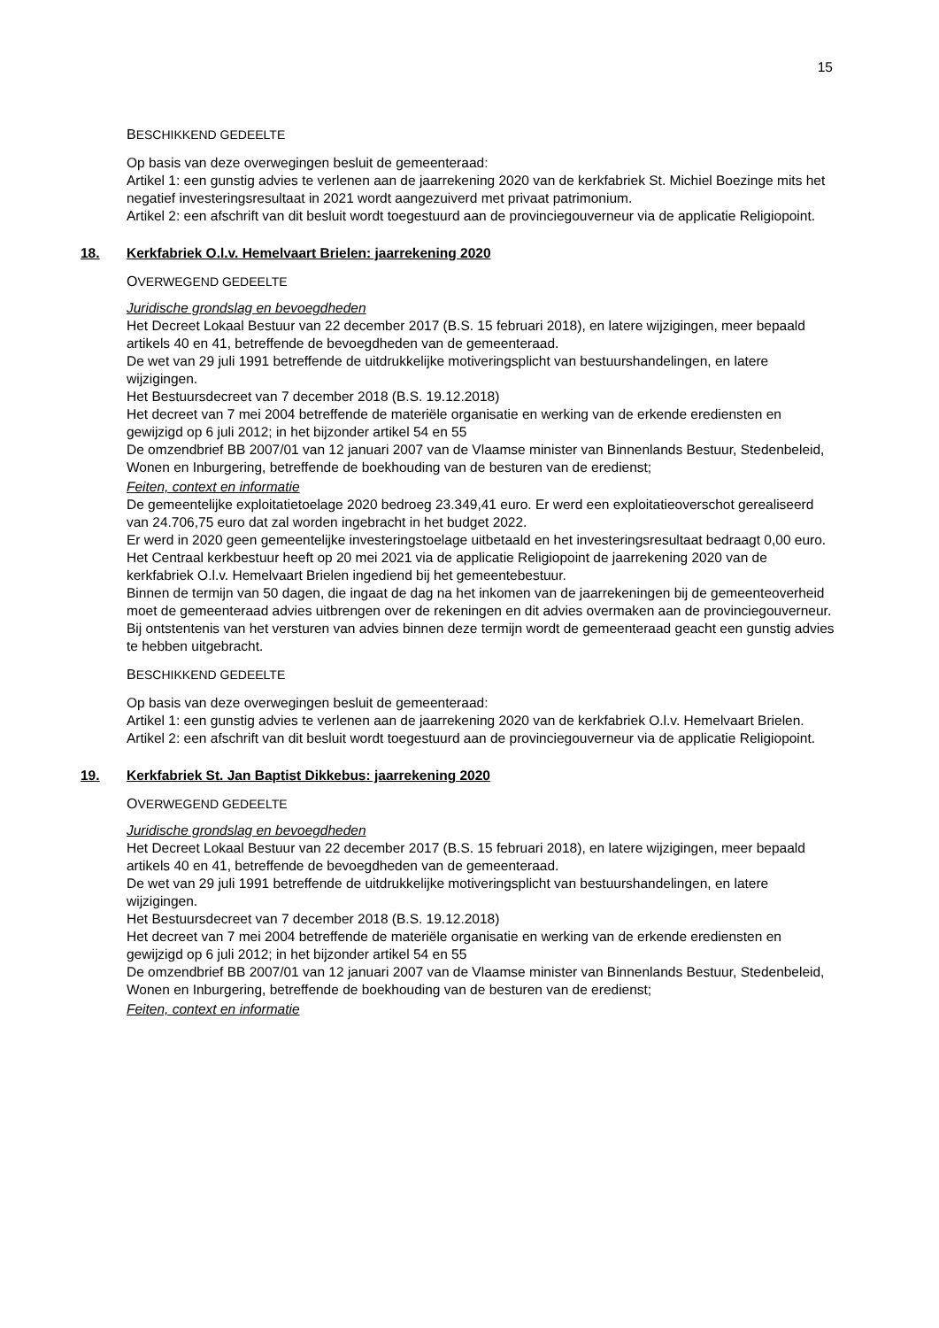15
BESCHIKKEND GEDEELTE
Op basis van deze overwegingen besluit de gemeenteraad:
Artikel 1: een gunstig advies te verlenen aan de jaarrekening 2020 van de kerkfabriek St. Michiel Boezinge mits het negatief investeringsresultaat in 2021 wordt aangezuiverd met privaat patrimonium.
Artikel 2: een afschrift van dit besluit wordt toegestuurd aan de provinciegouverneur via de applicatie Religiopoint.
18. Kerkfabriek O.l.v. Hemelvaart Brielen: jaarrekening 2020
OVERWEGEND GEDEELTE
Juridische grondslag en bevoegdheden
Het Decreet Lokaal Bestuur van 22 december 2017 (B.S. 15 februari 2018), en latere wijzigingen, meer bepaald artikels 40 en 41, betreffende de bevoegdheden van de gemeenteraad.
De wet van 29 juli 1991 betreffende de uitdrukkelijke motiveringsplicht van bestuurshandelingen, en latere wijzigingen.
Het Bestuursdecreet van 7 december 2018 (B.S. 19.12.2018)
Het decreet van 7 mei 2004 betreffende de materiële organisatie en werking van de erkende erediensten en gewijzigd op 6 juli 2012; in het bijzonder artikel 54 en 55
De omzendbrief BB 2007/01 van 12 januari 2007 van de Vlaamse minister van Binnenlands Bestuur, Stedenbeleid, Wonen en Inburgering, betreffende de boekhouding van de besturen van de eredienst;
Feiten, context en informatie
De gemeentelijke exploitatietoelage 2020 bedroeg 23.349,41 euro. Er werd een exploitatieoverschot gerealiseerd van 24.706,75 euro dat zal worden ingebracht in het budget 2022.
Er werd in 2020 geen gemeentelijke investeringstoelage uitbetaald en het investeringsresultaat bedraagt 0,00 euro.
Het Centraal kerkbestuur heeft op 20 mei 2021 via de applicatie Religiopoint de jaarrekening 2020 van de kerkfabriek O.l.v. Hemelvaart Brielen ingediend bij het gemeentebestuur.
Binnen de termijn van 50 dagen, die ingaat de dag na het inkomen van de jaarrekeningen bij de gemeenteoverheid moet de gemeenteraad advies uitbrengen over de rekeningen en dit advies overmaken aan de provinciegouverneur.
Bij ontstentenis van het versturen van advies binnen deze termijn wordt de gemeenteraad geacht een gunstig advies te hebben uitgebracht.
BESCHIKKEND GEDEELTE
Op basis van deze overwegingen besluit de gemeenteraad:
Artikel 1: een gunstig advies te verlenen aan de jaarrekening 2020 van de kerkfabriek O.l.v. Hemelvaart Brielen.
Artikel 2: een afschrift van dit besluit wordt toegestuurd aan de provinciegouverneur via de applicatie Religiopoint.
19. Kerkfabriek St. Jan Baptist Dikkebus: jaarrekening 2020
OVERWEGEND GEDEELTE
Juridische grondslag en bevoegdheden
Het Decreet Lokaal Bestuur van 22 december 2017 (B.S. 15 februari 2018), en latere wijzigingen, meer bepaald artikels 40 en 41, betreffende de bevoegdheden van de gemeenteraad.
De wet van 29 juli 1991 betreffende de uitdrukkelijke motiveringsplicht van bestuurshandelingen, en latere wijzigingen.
Het Bestuursdecreet van 7 december 2018 (B.S. 19.12.2018)
Het decreet van 7 mei 2004 betreffende de materiële organisatie en werking van de erkende erediensten en gewijzigd op 6 juli 2012; in het bijzonder artikel 54 en 55
De omzendbrief BB 2007/01 van 12 januari 2007 van de Vlaamse minister van Binnenlands Bestuur, Stedenbeleid, Wonen en Inburgering, betreffende de boekhouding van de besturen van de eredienst;
Feiten, context en informatie